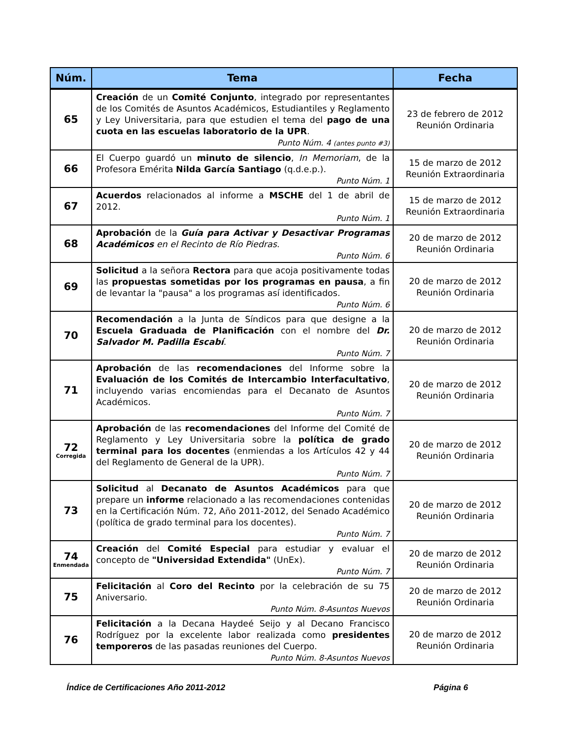| Núm. | Tema | Fecha |
| --- | --- | --- |
| 65 | Creación de un Comité Conjunto , integrado por representantes de los Comités de Asuntos Académicos, Estudiantiles y Reglamento y Ley Universitaria, para que estudien el tema del pago de una cuota en las escuelas laboratorio de la UPR . Punto Núm. 4 (antes punto #3) | 23 de febrero de 2012 Reunión Ordinaria |
| 66 | El Cuerpo guardó un minuto de silencio , In Memoriam , de la Profesora Emérita Nilda García Santiago (q.d.e.p.). Punto Núm. 1 | 15 de marzo de 2012 Reunión Extraordinaria |
| 67 | Acuerdos relacionados al informe a MSCHE del 1 de abril de 2012. Punto Núm. 1 | 15 de marzo de 2012 Reunión Extraordinaria |
| 68 | Aprobación de la Guía para Activar y Desactivar Programas Académicos en el Recinto de Río Piedras . Punto Núm. 6 | 20 de marzo de 2012 Reunión Ordinaria |
| 69 | Solicitud a la señora Rectora para que acoja positivamente todas las propuestas sometidas por los programas en pausa , a fin de levantar la "pausa" a los programas así identificados. Punto Núm. 6 | 20 de marzo de 2012 Reunión Ordinaria |
| 70 | Recomendación a la Junta de Síndicos para que designe a la Escuela Graduada de Planificación con el nombre del Dr. Salvador M. Padilla Escabí . Punto Núm. 7 | 20 de marzo de 2012 Reunión Ordinaria |
| 71 | Aprobación de las recomendaciones del Informe sobre la Evaluación de los Comités de Intercambio Interfacultativo , incluyendo varias encomiendas para el Decanato de Asuntos Académicos. Punto Núm. 7 | 20 de marzo de 2012 Reunión Ordinaria |
| 72 Corregida | Aprobación de las recomendaciones del Informe del Comité de Reglamento y Ley Universitaria sobre la política de grado terminal para los docentes (enmiendas a los Artículos 42 y 44 del Reglamento de General de la UPR). Punto Núm. 7 | 20 de marzo de 2012 Reunión Ordinaria |
| 73 | Solicitud al Decanato de Asuntos Académicos para que prepare un informe relacionado a las recomendaciones contenidas en la Certificación Núm. 72, Año 2011-2012, del Senado Académico (política de grado terminal para los docentes). Punto Núm. 7 | 20 de marzo de 2012 Reunión Ordinaria |
| 74 Enmendada | Creación del Comité Especial para estudiar y evaluar el concepto de "Universidad Extendida" (UnEx). Punto Núm. 7 | 20 de marzo de 2012 Reunión Ordinaria |
| 75 | Felicitación al Coro del Recinto por la celebración de su 75 Aniversario. Punto Núm. 8-Asuntos Nuevos | 20 de marzo de 2012 Reunión Ordinaria |
| 76 | Felicitación a la Decana Haydeé Seijo y al Decano Francisco Rodríguez por la excelente labor realizada como presidentes temporeros de las pasadas reuniones del Cuerpo. Punto Núm. 8-Asuntos Nuevos | 20 de marzo de 2012 Reunión Ordinaria |
Índice de Certificaciones Año 2011-2012 Página 6